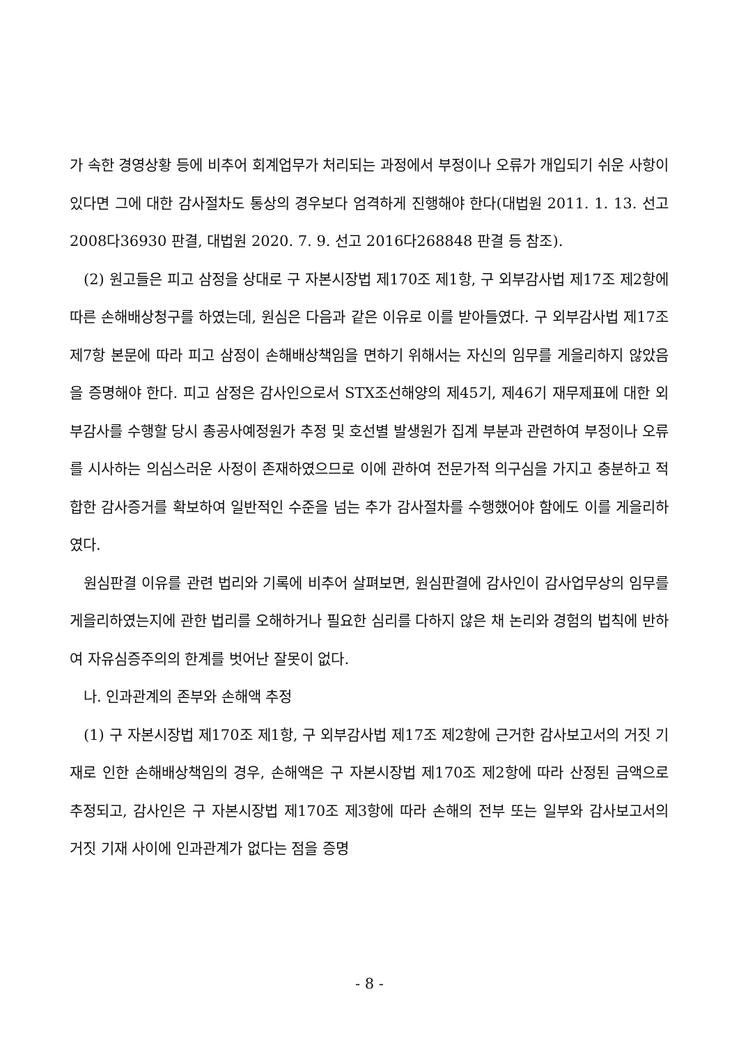가 속한 경영상황 등에 비추어 회계업무가 처리되는 과정에서 부정이나 오류가 개입되기 쉬운 사항이 있다면 그에 대한 감사절차도 통상의 경우보다 엄격하게 진행해야 한다(대법원 2011. 1. 13. 선고 2008다36930 판결, 대법원 2020. 7. 9. 선고 2016다268848 판결 등 참조).
(2) 원고들은 피고 삼정을 상대로 구 자본시장법 제170조 제1항, 구 외부감사법 제17조 제2항에 따른 손해배상청구를 하였는데, 원심은 다음과 같은 이유로 이를 받아들였다. 구 외부감사법 제17조 제7항 본문에 따라 피고 삼정이 손해배상책임을 면하기 위해서는 자신의 임무를 게을리하지 않았음을 증명해야 한다. 피고 삼정은 감사인으로서 STX조선해양의 제45기, 제46기 재무제표에 대한 외부감사를 수행할 당시 총공사예정원가 추정 및 호선별 발생원가 집계 부분과 관련하여 부정이나 오류를 시사하는 의심스러운 사정이 존재하였으므로 이에 관하여 전문가적 의구심을 가지고 충분하고 적합한 감사증거를 확보하여 일반적인 수준을 넘는 추가 감사절차를 수행했어야 함에도 이를 게을리하였다.
원심판결 이유를 관련 법리와 기록에 비추어 살펴보면, 원심판결에 감사인이 감사업무상의 임무를 게을리하였는지에 관한 법리를 오해하거나 필요한 심리를 다하지 않은 채 논리와 경험의 법칙에 반하여 자유심증주의의 한계를 벗어난 잘못이 없다.
나. 인과관계의 존부와 손해액 추정
(1) 구 자본시장법 제170조 제1항, 구 외부감사법 제17조 제2항에 근거한 감사보고서의 거짓 기재로 인한 손해배상책임의 경우, 손해액은 구 자본시장법 제170조 제2항에 따라 산정된 금액으로 추정되고, 감사인은 구 자본시장법 제170조 제3항에 따라 손해의 전부 또는 일부와 감사보고서의 거짓 기재 사이에 인과관계가 없다는 점을 증명
- 8 -